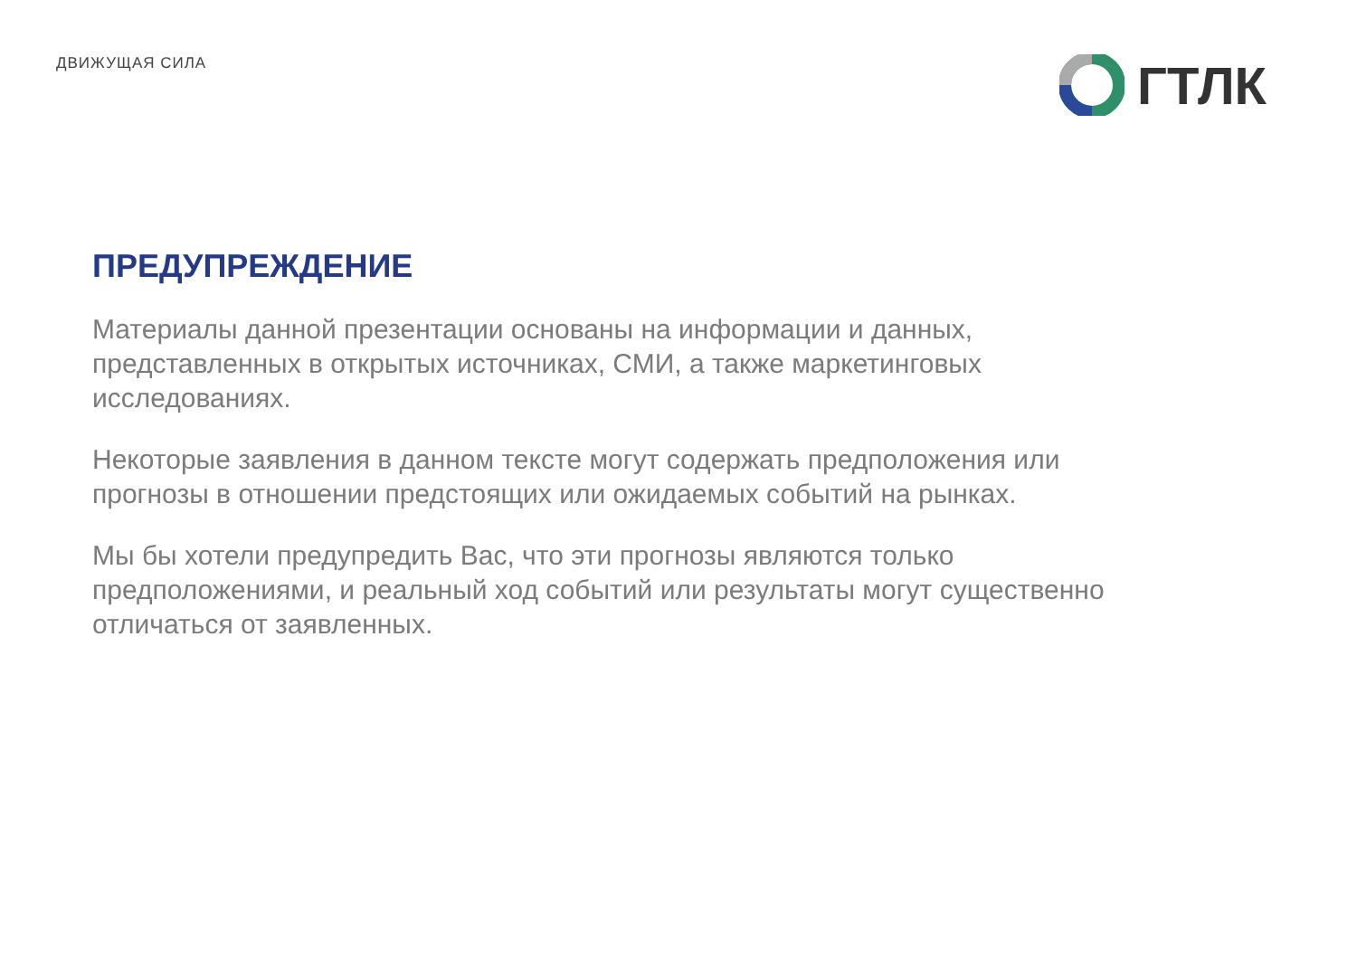ДВИЖУЩАЯ СИЛА
ГТЛК
ПРЕДУПРЕЖДЕНИЕ
Материалы данной презентации основаны на информации и данных, представленных в открытых источниках, СМИ, а также маркетинговых исследованиях.
Некоторые заявления в данном тексте могут содержать предположения или прогнозы в отношении предстоящих или ожидаемых событий на рынках.
Мы бы хотели предупредить Вас, что эти прогнозы являются только предположениями, и реальный ход событий или результаты могут существенно отличаться от заявленных.